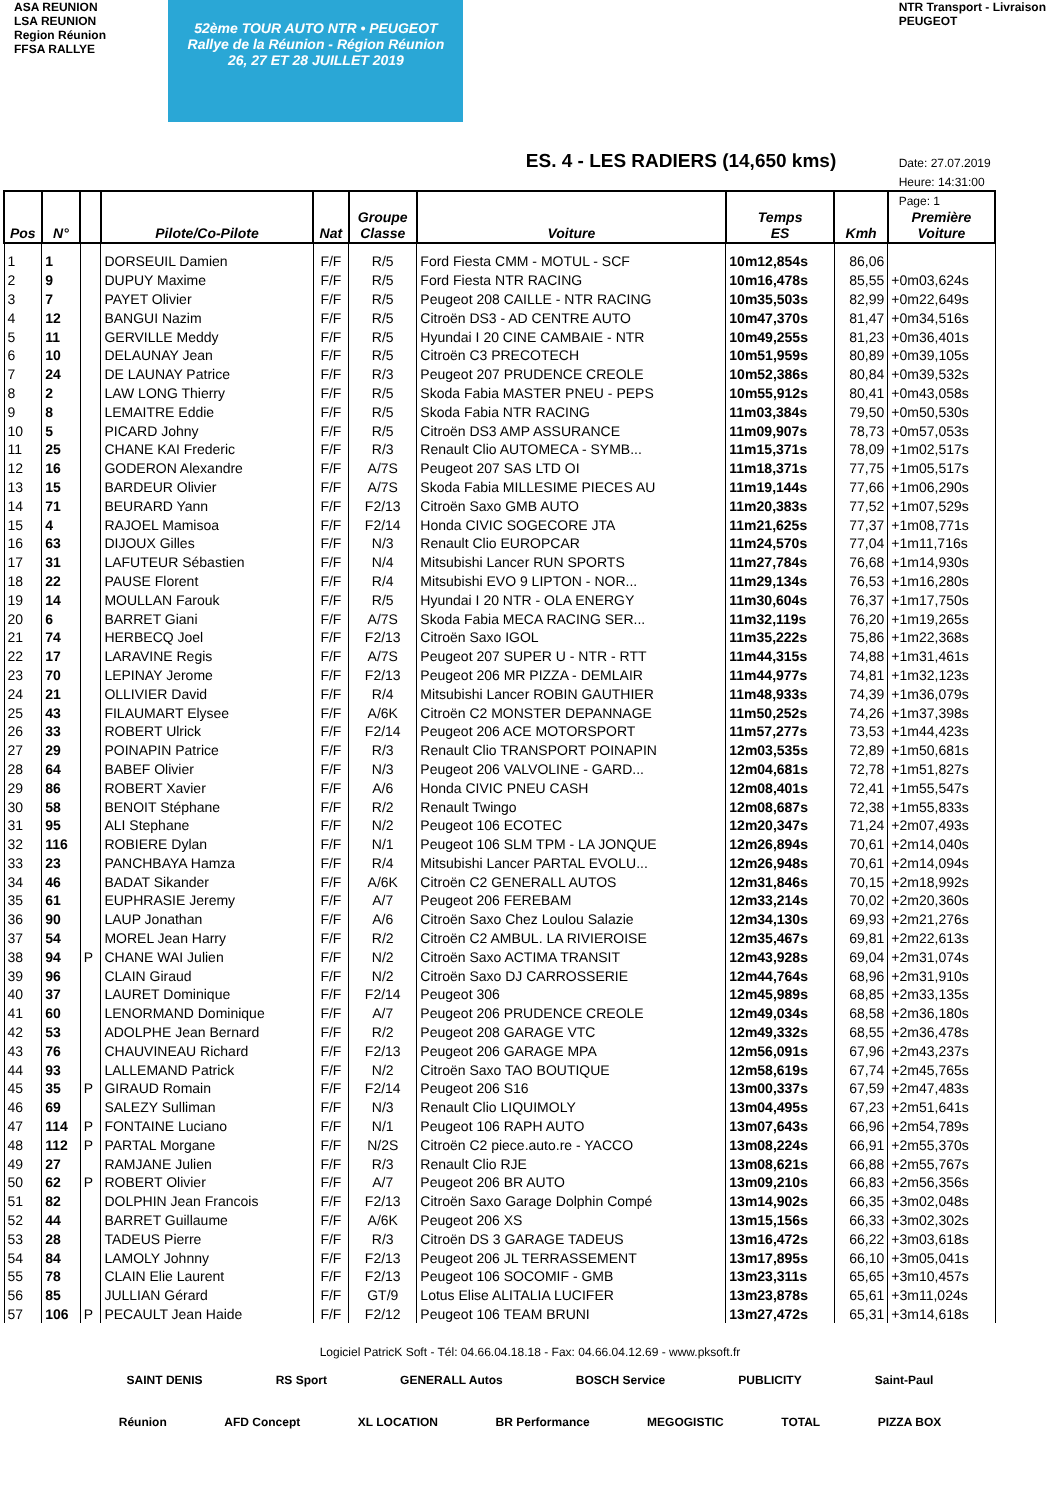ASA REUNION
LSA REUNION
Region Réunion
FFSA RALLYE
52ème TOUR AUTO NTR • PEUGEOT
Rallye de la Réunion - Région Réunion
26, 27 ET 28 JUILLET 2019
ES. 4 - LES RADIERS (14,650 kms)
NTR Transport - Livraison
PEUGEOT
Date: 27.07.2019
Heure: 14:31:00
Page: 1
| Pos | N° | | Pilote/Co-Pilote | Nat | Groupe Classe | Voiture | Temps ES | Kmh | Première Voiture |
| --- | --- | --- | --- | --- | --- | --- | --- | --- | --- |
| 1 | 1 | | DORSEUIL Damien | F/F | R/5 | Ford Fiesta CMM - MOTUL - SCF | 10m12,854s | 86,06 | |
| 2 | 9 | | DUPUY Maxime | F/F | R/5 | Ford Fiesta NTR RACING | 10m16,478s | 85,55 | +0m03,624s |
| 3 | 7 | | PAYET Olivier | F/F | R/5 | Peugeot 208 CAILLE - NTR RACING | 10m35,503s | 82,99 | +0m22,649s |
| 4 | 12 | | BANGUI Nazim | F/F | R/5 | Citroën DS3 - AD CENTRE AUTO | 10m47,370s | 81,47 | +0m34,516s |
| 5 | 11 | | GERVILLE Meddy | F/F | R/5 | Hyundai I 20 CINE CAMBAIE - NTR | 10m49,255s | 81,23 | +0m36,401s |
| 6 | 10 | | DELAUNAY Jean | F/F | R/5 | Citroën C3 PRECOTECH | 10m51,959s | 80,89 | +0m39,105s |
| 7 | 24 | | DE LAUNAY Patrice | F/F | R/3 | Peugeot 207 PRUDENCE CREOLE | 10m52,386s | 80,84 | +0m39,532s |
| 8 | 2 | | LAW LONG Thierry | F/F | R/5 | Skoda Fabia MASTER PNEU - PEPS | 10m55,912s | 80,41 | +0m43,058s |
| 9 | 8 | | LEMAITRE Eddie | F/F | R/5 | Skoda Fabia NTR RACING | 11m03,384s | 79,50 | +0m50,530s |
| 10 | 5 | | PICARD Johny | F/F | R/5 | Citroën DS3 AMP ASSURANCE | 11m09,907s | 78,73 | +0m57,053s |
| 11 | 25 | | CHANE KAI Frederic | F/F | R/3 | Renault Clio AUTOMECA - SYMB... | 11m15,371s | 78,09 | +1m02,517s |
| 12 | 16 | | GODERON Alexandre | F/F | A/7S | Peugeot 207 SAS LTD OI | 11m18,371s | 77,75 | +1m05,517s |
| 13 | 15 | | BARDEUR Olivier | F/F | A/7S | Skoda Fabia MILLESIME PIECES AU | 11m19,144s | 77,66 | +1m06,290s |
| 14 | 71 | | BEURARD Yann | F/F | F2/13 | Citroën Saxo GMB AUTO | 11m20,383s | 77,52 | +1m07,529s |
| 15 | 4 | | RAJOEL Mamisoa | F/F | F2/14 | Honda CIVIC SOGECORE JTA | 11m21,625s | 77,37 | +1m08,771s |
| 16 | 63 | | DIJOUX Gilles | F/F | N/3 | Renault Clio EUROPCAR | 11m24,570s | 77,04 | +1m11,716s |
| 17 | 31 | | LAFUTEUR Sébastien | F/F | N/4 | Mitsubishi Lancer RUN SPORTS | 11m27,784s | 76,68 | +1m14,930s |
| 18 | 22 | | PAUSE Florent | F/F | R/4 | Mitsubishi EVO 9 LIPTON - NOR... | 11m29,134s | 76,53 | +1m16,280s |
| 19 | 14 | | MOULLAN Farouk | F/F | R/5 | Hyundai I 20 NTR - OLA ENERGY | 11m30,604s | 76,37 | +1m17,750s |
| 20 | 6 | | BARRET Giani | F/F | A/7S | Skoda Fabia MECA RACING SER... | 11m32,119s | 76,20 | +1m19,265s |
| 21 | 74 | | HERBECQ Joel | F/F | F2/13 | Citroën Saxo IGOL | 11m35,222s | 75,86 | +1m22,368s |
| 22 | 17 | | LARAVINE Regis | F/F | A/7S | Peugeot 207 SUPER U - NTR - RTT | 11m44,315s | 74,88 | +1m31,461s |
| 23 | 70 | | LEPINAY Jerome | F/F | F2/13 | Peugeot 206 MR PIZZA - DEMLAIR | 11m44,977s | 74,81 | +1m32,123s |
| 24 | 21 | | OLLIVIER David | F/F | R/4 | Mitsubishi Lancer ROBIN GAUTHIER | 11m48,933s | 74,39 | +1m36,079s |
| 25 | 43 | | FILAUMART Elysee | F/F | A/6K | Citroën C2 MONSTER DEPANNAGE | 11m50,252s | 74,26 | +1m37,398s |
| 26 | 33 | | ROBERT Ulrick | F/F | F2/14 | Peugeot 206 ACE MOTORSPORT | 11m57,277s | 73,53 | +1m44,423s |
| 27 | 29 | | POINAPIN Patrice | F/F | R/3 | Renault Clio TRANSPORT POINAPIN | 12m03,535s | 72,89 | +1m50,681s |
| 28 | 64 | | BABEF Olivier | F/F | N/3 | Peugeot 206 VALVOLINE - GARD... | 12m04,681s | 72,78 | +1m51,827s |
| 29 | 86 | | ROBERT Xavier | F/F | A/6 | Honda CIVIC PNEU CASH | 12m08,401s | 72,41 | +1m55,547s |
| 30 | 58 | | BENOIT Stéphane | F/F | R/2 | Renault Twingo | 12m08,687s | 72,38 | +1m55,833s |
| 31 | 95 | | ALI Stephane | F/F | N/2 | Peugeot 106 ECOTEC | 12m20,347s | 71,24 | +2m07,493s |
| 32 | 116 | | ROBIERE Dylan | F/F | N/1 | Peugeot 106 SLM TPM - LA JONQUE | 12m26,894s | 70,61 | +2m14,040s |
| 33 | 23 | | PANCHBAYA Hamza | F/F | R/4 | Mitsubishi Lancer PARTAL EVOLU... | 12m26,948s | 70,61 | +2m14,094s |
| 34 | 46 | | BADAT Sikander | F/F | A/6K | Citroën C2 GENERALL AUTOS | 12m31,846s | 70,15 | +2m18,992s |
| 35 | 61 | | EUPHRASIE Jeremy | F/F | A/7 | Peugeot 206 FEREBAM | 12m33,214s | 70,02 | +2m20,360s |
| 36 | 90 | | LAUP Jonathan | F/F | A/6 | Citroën Saxo Chez Loulou Salazie | 12m34,130s | 69,93 | +2m21,276s |
| 37 | 54 | | MOREL Jean Harry | F/F | R/2 | Citroën C2 AMBUL. LA RIVIEROISE | 12m35,467s | 69,81 | +2m22,613s |
| 38 | 94 | P | CHANE WAI Julien | F/F | N/2 | Citroën Saxo ACTIMA TRANSIT | 12m43,928s | 69,04 | +2m31,074s |
| 39 | 96 | | CLAIN Giraud | F/F | N/2 | Citroën Saxo DJ CARROSSERIE | 12m44,764s | 68,96 | +2m31,910s |
| 40 | 37 | | LAURET Dominique | F/F | F2/14 | Peugeot 306 | 12m45,989s | 68,85 | +2m33,135s |
| 41 | 60 | | LENORMAND Dominique | F/F | A/7 | Peugeot 206 PRUDENCE CREOLE | 12m49,034s | 68,58 | +2m36,180s |
| 42 | 53 | | ADOLPHE Jean Bernard | F/F | R/2 | Peugeot 208 GARAGE VTC | 12m49,332s | 68,55 | +2m36,478s |
| 43 | 76 | | CHAUVINEAU Richard | F/F | F2/13 | Peugeot 206 GARAGE MPA | 12m56,091s | 67,96 | +2m43,237s |
| 44 | 93 | | LALLEMAND Patrick | F/F | N/2 | Citroën Saxo TAO BOUTIQUE | 12m58,619s | 67,74 | +2m45,765s |
| 45 | 35 | P | GIRAUD Romain | F/F | F2/14 | Peugeot 206 S16 | 13m00,337s | 67,59 | +2m47,483s |
| 46 | 69 | | SALEZY Sulliman | F/F | N/3 | Renault Clio LIQUIMOLY | 13m04,495s | 67,23 | +2m51,641s |
| 47 | 114 | P | FONTAINE Luciano | F/F | N/1 | Peugeot 106 RAPH AUTO | 13m07,643s | 66,96 | +2m54,789s |
| 48 | 112 | P | PARTAL Morgane | F/F | N/2S | Citroën C2 piece.auto.re - YACCO | 13m08,224s | 66,91 | +2m55,370s |
| 49 | 27 | | RAMJANE Julien | F/F | R/3 | Renault Clio RJE | 13m08,621s | 66,88 | +2m55,767s |
| 50 | 62 | P | ROBERT Olivier | F/F | A/7 | Peugeot 206 BR AUTO | 13m09,210s | 66,83 | +2m56,356s |
| 51 | 82 | | DOLPHIN Jean Francois | F/F | F2/13 | Citroën Saxo Garage Dolphin Compé | 13m14,902s | 66,35 | +3m02,048s |
| 52 | 44 | | BARRET Guillaume | F/F | A/6K | Peugeot 206 XS | 13m15,156s | 66,33 | +3m02,302s |
| 53 | 28 | | TADEUS Pierre | F/F | R/3 | Citroën DS 3 GARAGE TADEUS | 13m16,472s | 66,22 | +3m03,618s |
| 54 | 84 | | LAMOLY Johnny | F/F | F2/13 | Peugeot 206 JL TERRASSEMENT | 13m17,895s | 66,10 | +3m05,041s |
| 55 | 78 | | CLAIN Elie Laurent | F/F | F2/13 | Peugeot 106 SOCOMIF - GMB | 13m23,311s | 65,65 | +3m10,457s |
| 56 | 85 | | JULLIAN Gérard | F/F | GT/9 | Lotus Elise ALITALIA LUCIFER | 13m23,878s | 65,61 | +3m11,024s |
| 57 | 106 | P | PECAULT Jean Haide | F/F | F2/12 | Peugeot 106 TEAM BRUNI | 13m27,472s | 65,31 | +3m14,618s |
Logiciel PatricK Soft - Tél: 04.66.04.18.18 - Fax: 04.66.04.12.69 - www.pksoft.fr
SAINT DENIS RS Sport GENERALL Autos BOSCH Service PUBLICITY Saint-Paul
Réunion AFD Concept XL LOCATION BR Performance MEGOGISTIC TOTAL PIZZA BOX